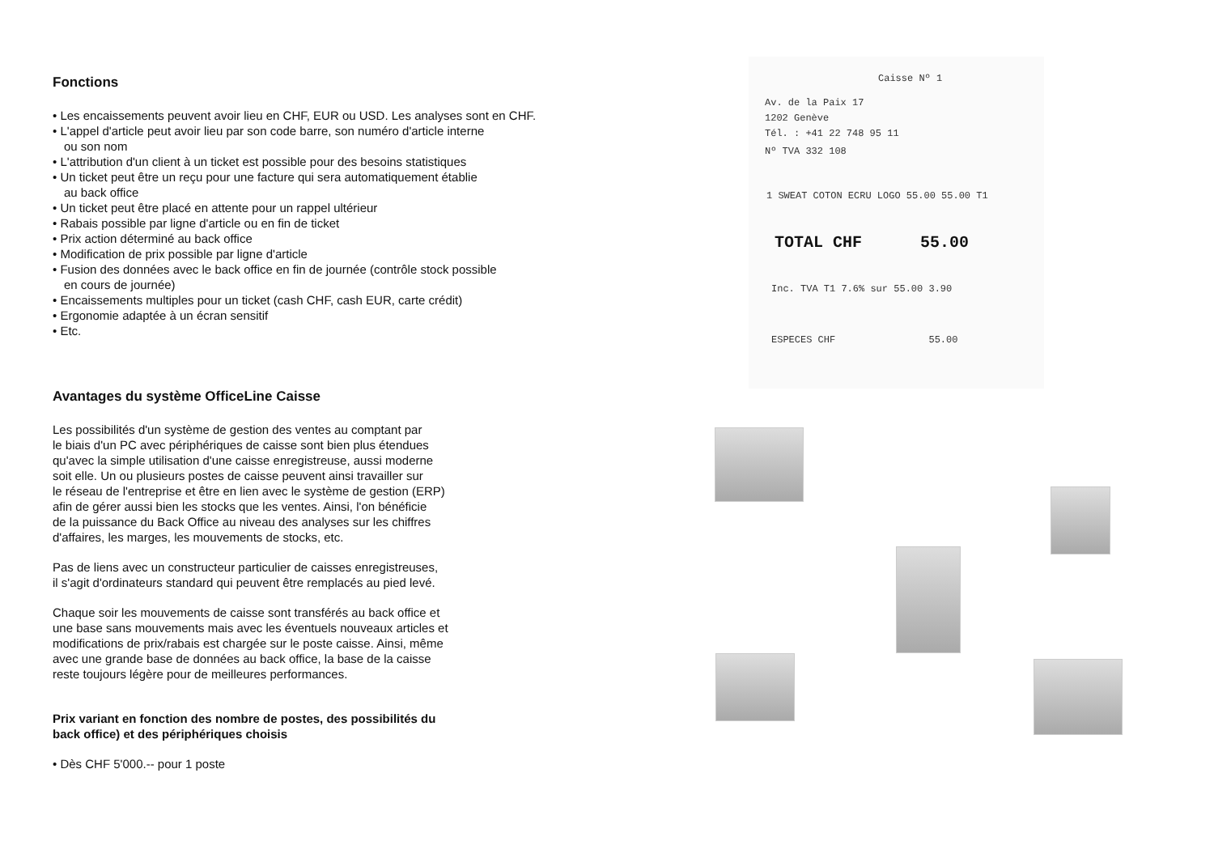Fonctions
• Les encaissements peuvent avoir lieu en CHF, EUR ou USD. Les analyses sont en CHF.
• L'appel d'article peut avoir lieu par son code barre, son numéro d'article interne
ou son nom
• L'attribution d'un client à un ticket est possible pour des besoins statistiques
• Un ticket peut être un reçu pour une facture qui sera automatiquement établie
au back office
• Un ticket peut être placé en attente pour un rappel ultérieur
• Rabais possible par ligne d'article ou en fin de ticket
• Prix action déterminé au back office
• Modification de prix possible par ligne d'article
• Fusion des données avec le back office en fin de journée (contrôle stock possible
en cours de journée)
• Encaissements multiples pour un ticket (cash CHF, cash EUR, carte crédit)
• Ergonomie adaptée à un écran sensitif
• Etc.
Avantages du système OfficeLine Caisse
Les possibilités d'un système de gestion des ventes au comptant par
le biais d'un PC avec périphériques de caisse sont bien plus étendues
qu'avec la simple utilisation d'une caisse enregistreuse, aussi moderne
soit elle. Un ou plusieurs postes de caisse peuvent ainsi travailler sur
le réseau de l'entreprise et être en lien avec le système de gestion (ERP)
afin de gérer aussi bien les stocks que les ventes. Ainsi, l'on bénéficie
de la puissance du Back Office au niveau des analyses sur les chiffres
d'affaires, les marges, les mouvements de stocks, etc.
Pas de liens avec un constructeur particulier de caisses enregistreuses,
il s'agit d'ordinateurs standard qui peuvent être remplacés au pied levé.
Chaque soir les mouvements de caisse sont transférés au back office et
une base sans mouvements mais avec les éventuels nouveaux articles et
modifications de prix/rabais est chargée sur le poste caisse. Ainsi, même
avec une grande base de données au back office, la base de la caisse
reste toujours légère pour de meilleures performances.
Prix variant en fonction des nombre de postes, des possibilités du
back office) et des périphériques choisis
• Dès CHF 5'000.-- pour 1 poste
Caisse Nº 1
Av. de la Paix 17
1202 Genève
Tél. : +41 22 748 95 11
Nº TVA 332 108
1 SWEAT COTON ECRU LOGO 55.00 55.00 T1
TOTAL CHF 55.00
Inc. TVA T1 7.6% sur 55.00 3.90
ESPECES CHF 55.00